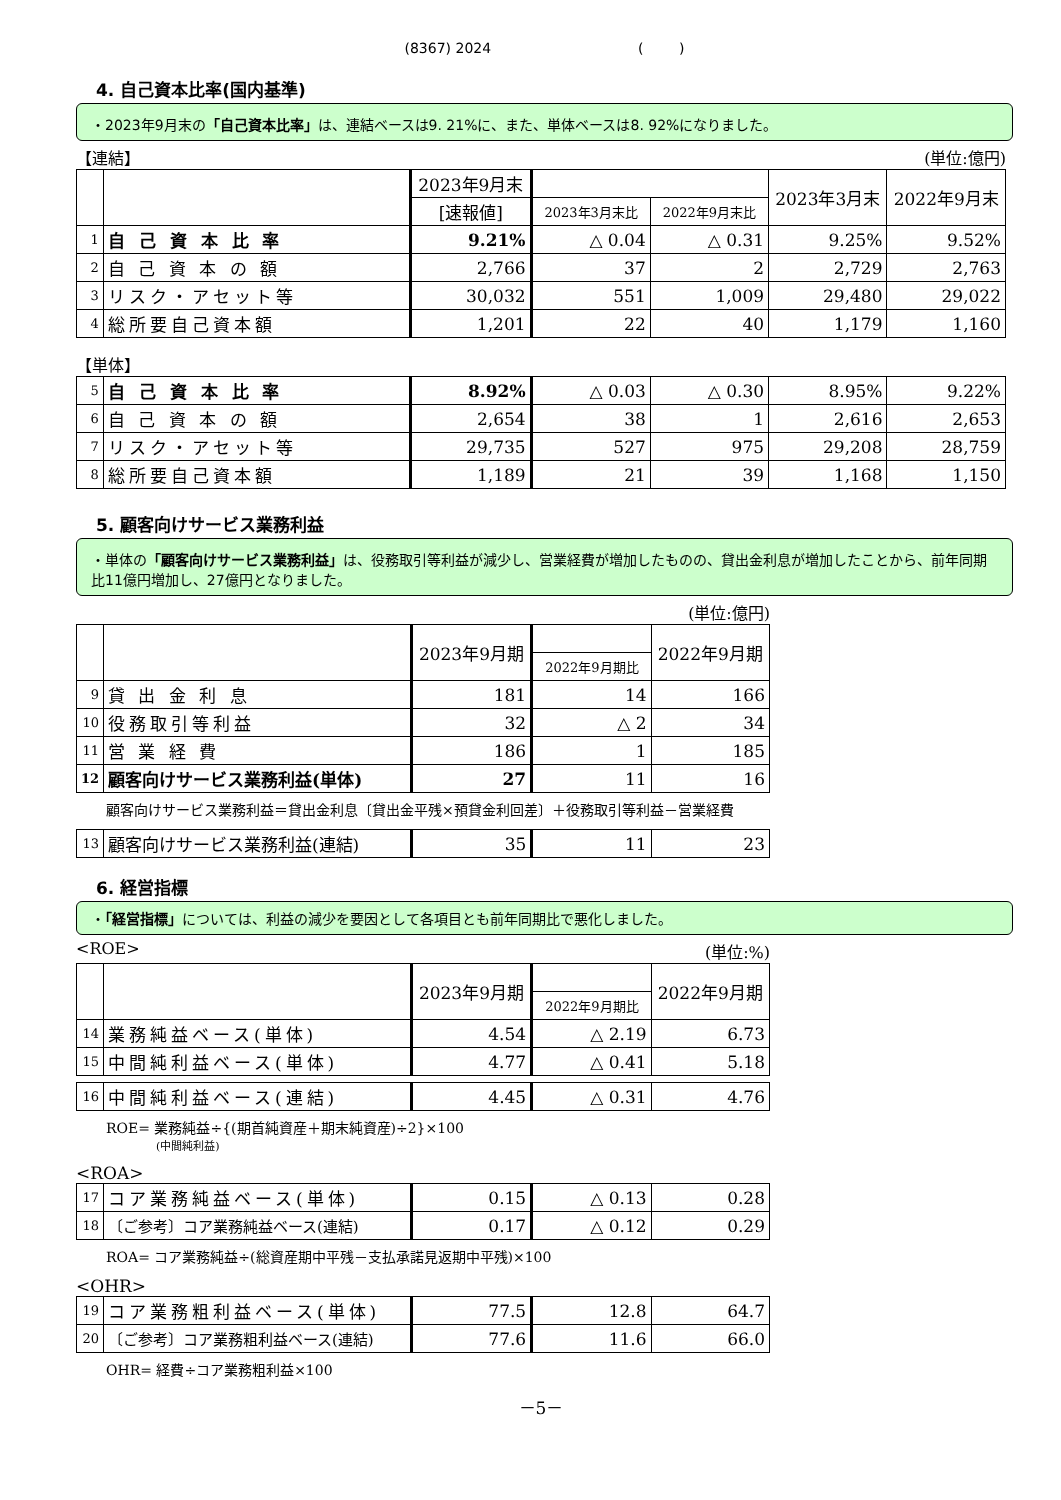(8367) 2024 ( )
4. 自己資本比率(国内基準)
・2023年9月末の「自己資本比率」は、連結ベースは9. 21%に、また、単体ベースは8. 92%になりました。
【連結】 (単位:億円)
| | | 2023年9月末 | | | 2023年3月末 | 2022年9月末 |
| --- | --- | --- | --- | --- | --- | --- |
| | | [速報値] | 2023年3月末比 | 2022年9月末比 | | |
| 1 | 自 己 資 本 比 率 | 9.21% | △ 0.04 | △ 0.31 | 9.25% | 9.52% |
| 2 | 自 己 資 本 の 額 | 2,766 | 37 | 2 | 2,729 | 2,763 |
| 3 | リスク・アセット等 | 30,032 | 551 | 1,009 | 29,480 | 29,022 |
| 4 | 総所要自己資本額 | 1,201 | 22 | 40 | 1,179 | 1,160 |
【単体】
| 5 | 自 己 資 本 比 率 | 8.92% | △ 0.03 | △ 0.30 | 8.95% | 9.22% |
| 6 | 自 己 資 本 の 額 | 2,654 | 38 | 1 | 2,616 | 2,653 |
| 7 | リスク・アセット等 | 29,735 | 527 | 975 | 29,208 | 28,759 |
| 8 | 総所要自己資本額 | 1,189 | 21 | 39 | 1,168 | 1,150 |
5. 顧客向けサービス業務利益
・単体の「顧客向けサービス業務利益」は、役務取引等利益が減少し、営業経費が増加したものの、貸出金利息が増加したことから、前年同期比11億円増加し、27億円となりました。
(単位:億円)
| | | 2023年9月期 | | 2022年9月期 |
| --- | --- | --- | --- | --- |
| | | | 2022年9月期比 | |
| 9 | 貸 出 金 利 息 | 181 | 14 | 166 |
| 10 | 役務取引等利益 | 32 | △ 2 | 34 |
| 11 | 営 業 経 費 | 186 | 1 | 185 |
| 12 | 顧客向けサービス業務利益(単体) | 27 | 11 | 16 |
顧客向けサービス業務利益＝貸出金利息〔貸出金平残×預貸金利回差〕＋役務取引等利益－営業経費
| 13 | 顧客向けサービス業務利益(連結) | 35 | 11 | 23 |
6. 経営指標
・「経営指標」については、利益の減少を要因として各項目とも前年同期比で悪化しました。
<ROE> (単位:%)
| | | 2023年9月期 | | 2022年9月期 |
| --- | --- | --- | --- | --- |
| | | | 2022年9月期比 | |
| 14 | 業務純益ベース(単体) | 4.54 | △ 2.19 | 6.73 |
| 15 | 中間純利益ベース(単体) | 4.77 | △ 0.41 | 5.18 |
| 16 | 中間純利益ベース(連結) | 4.45 | △ 0.31 | 4.76 |
ROE= 業務純益÷{(期首純資産＋期末純資産)÷2}×100
(中間純利益)
<ROA>
| 17 | コア業務純益ベース(単体) | 0.15 | △ 0.13 | 0.28 |
| 18 | 〔ご参考〕コア業務純益ベース(連結) | 0.17 | △ 0.12 | 0.29 |
ROA= コア業務純益÷(総資産期中平残－支払承諾見返期中平残)×100
<OHR>
| 19 | コア業務粗利益ベース(単体) | 77.5 | 12.8 | 64.7 |
| 20 | 〔ご参考〕コア業務粗利益ベース(連結) | 77.6 | 11.6 | 66.0 |
OHR= 経費÷コア業務粗利益×100
－5－